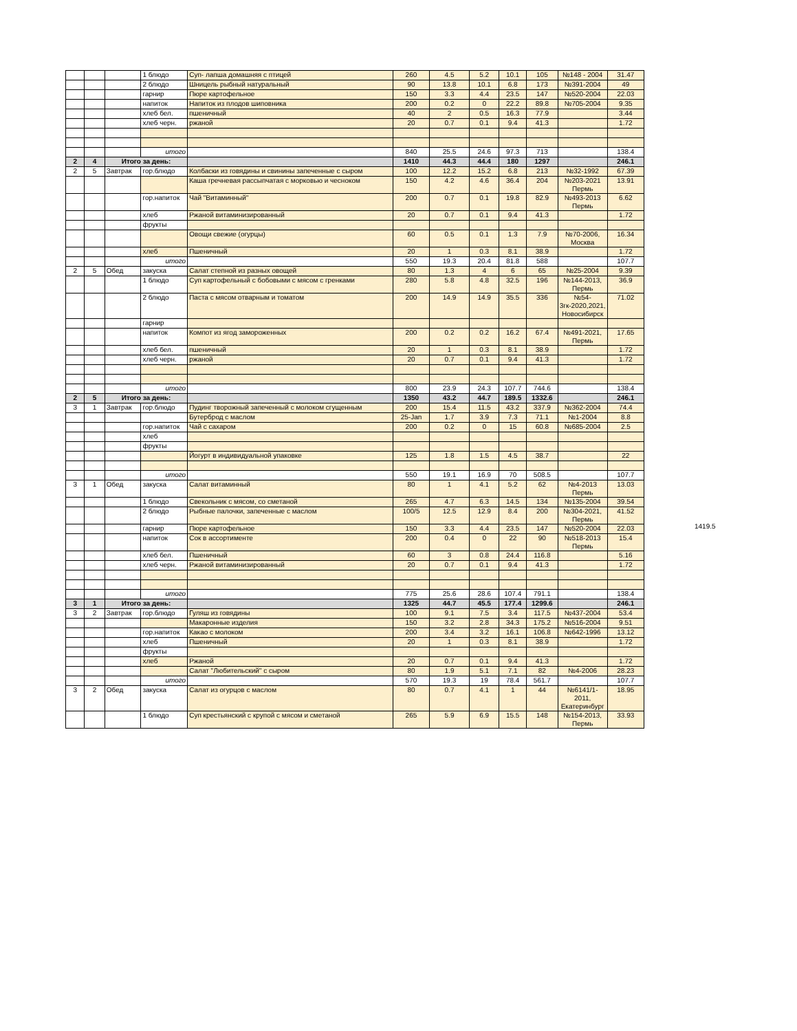| | | | 1 блюдо | Суп- лапша домашняя с птицей | 260 | 4.5 | 5.2 | 10.1 | 105 | №148 - 2004 | 31.47 |
| | | | 2 блюдо | Шницель рыбный натуральный | 90 | 13.8 | 10.1 | 6.8 | 173 | №391-2004 | 49 |
| | | | гарнир | Пюре картофельное | 150 | 3.3 | 4.4 | 23.5 | 147 | №520-2004 | 22.03 |
| | | | напиток | Напиток из плодов шиповника | 200 | 0.2 | 0 | 22.2 | 89.8 | №705-2004 | 9.35 |
| | | | хлеб бел. | пшеничный | 40 | 2 | 0.5 | 16.3 | 77.9 | | 3.44 |
| | | | хлеб черн. | ржаной | 20 | 0.7 | 0.1 | 9.4 | 41.3 | | 1.72 |
| | | | итого | | 840 | 25.5 | 24.6 | 97.3 | 713 | | 138.4 |
| 2 | 4 | Итого за день: | | | 1410 | 44.3 | 44.4 | 180 | 1297 | | 246.1 |
| 2 | 5 | Завтрак | гор.блюдо | Колбаски из говядины и свинины запеченные с сыром | 100 | 12.2 | 15.2 | 6.8 | 213 | №32-1992 | 67.39 |
| | | | | Каша гречневая рассыпчатая с морковью и чесноком | 150 | 4.2 | 4.6 | 36.4 | 204 | №203-2021 Пермь | 13.91 |
| | | | гор.напиток | Чай "Витаминный" | 200 | 0.7 | 0.1 | 19.8 | 82.9 | №493-2013 Пермь | 6.62 |
| | | | хлеб | Ржаной витаминизированный | 20 | 0.7 | 0.1 | 9.4 | 41.3 | | 1.72 |
| | | | фрукты | | | | | | | | |
| | | | | Овощи свежие (огурцы) | 60 | 0.5 | 0.1 | 1.3 | 7.9 | №70-2006, Москва | 16.34 |
| | | | хлеб | Пшеничный | 20 | 1 | 0.3 | 8.1 | 38.9 | | 1.72 |
| | | | итого | | 550 | 19.3 | 20.4 | 81.8 | 588 | | 107.7 |
| 2 | 5 | Обед | закуска | Салат степной из разных овощей | 80 | 1.3 | 4 | 6 | 65 | №25-2004 | 9.39 |
| | | | 1 блюдо | Суп картофельный с бобовыми с мясом с гренками | 280 | 5.8 | 4.8 | 32.5 | 196 | №144-2013, Пермь | 36.9 |
| | | | 2 блюдо | Паста с мясом отварным и томатом | 200 | 14.9 | 14.9 | 35.5 | 336 | №54-3гк-2020,2021, Новосибирск | 71.02 |
| | | | гарнир | | | | | | | | |
| | | | напиток | Компот из ягод замороженных | 200 | 0.2 | 0.2 | 16.2 | 67.4 | №491-2021, Пермь | 17.65 |
| | | | хлеб бел. | пшеничный | 20 | 1 | 0.3 | 8.1 | 38.9 | | 1.72 |
| | | | хлеб черн. | ржаной | 20 | 0.7 | 0.1 | 9.4 | 41.3 | | 1.72 |
| | | | итого | | 800 | 23.9 | 24.3 | 107.7 | 744.6 | | 138.4 |
| 2 | 5 | Итого за день: | | | 1350 | 43.2 | 44.7 | 189.5 | 1332.6 | | 246.1 |
| 3 | 1 | Завтрак | гор.блюдо | Пудинг творожный запеченный с молоком сгущенным | 200 | 15.4 | 11.5 | 43.2 | 337.9 | №362-2004 | 74.4 |
| | | | | Бутерброд с маслом | 25-Jan | 1.7 | 3.9 | 7.3 | 71.1 | №1-2004 | 8.8 |
| | | | гор.напиток | Чай с сахаром | 200 | 0.2 | 0 | 15 | 60.8 | №685-2004 | 2.5 |
| | | | хлеб | | | | | | | | |
| | | | фрукты | | | | | | | | |
| | | | | Йогурт в индивидуальной упаковке | 125 | 1.8 | 1.5 | 4.5 | 38.7 | | 22 |
| | | | итого | | 550 | 19.1 | 16.9 | 70 | 508.5 | | 107.7 |
| 3 | 1 | Обед | закуска | Салат витаминный | 80 | 1 | 4.1 | 5.2 | 62 | №4-2013 Пермь | 13.03 |
| | | | 1 блюдо | Свекольник с мясом, со сметаной | 265 | 4.7 | 6.3 | 14.5 | 134 | №135-2004 | 39.54 |
| | | | 2 блюдо | Рыбные палочки, запеченные с маслом | 100/5 | 12.5 | 12.9 | 8.4 | 200 | №304-2021, Пермь | 41.52 |
| | | | гарнир | Пюре картофельное | 150 | 3.3 | 4.4 | 23.5 | 147 | №520-2004 | 22.03 |
| | | | напиток | Сок в ассортименте | 200 | 0.4 | 0 | 22 | 90 | №518-2013 Пермь | 15.4 |
| | | | хлеб бел. | Пшеничный | 60 | 3 | 0.8 | 24.4 | 116.8 | | 5.16 |
| | | | хлеб черн. | Ржаной витаминизированный | 20 | 0.7 | 0.1 | 9.4 | 41.3 | | 1.72 |
| | | | итого | | 775 | 25.6 | 28.6 | 107.4 | 791.1 | | 138.4 |
| 3 | 1 | Итого за день: | | | 1325 | 44.7 | 45.5 | 177.4 | 1299.6 | | 246.1 |
| 3 | 2 | Завтрак | гор.блюдо | Гуляш из говядины | 100 | 9.1 | 7.5 | 3.4 | 117.5 | №437-2004 | 53.4 |
| | | | | Макаронные изделия | 150 | 3.2 | 2.8 | 34.3 | 175.2 | №516-2004 | 9.51 |
| | | | гор.напиток | Какао с молоком | 200 | 3.4 | 3.2 | 16.1 | 106.8 | №642-1996 | 13.12 |
| | | | хлеб | Пшеничный | 20 | 1 | 0.3 | 8.1 | 38.9 | | 1.72 |
| | | | фрукты | | | | | | | | |
| | | | хлеб | Ржаной | 20 | 0.7 | 0.1 | 9.4 | 41.3 | | 1.72 |
| | | | | Салат "Любительский" с сыром | 80 | 1.9 | 5.1 | 7.1 | 82 | №4-2006 | 28.23 |
| | | | итого | | 570 | 19.3 | 19 | 78.4 | 561.7 | | 107.7 |
| 3 | 2 | Обед | закуска | Салат из огурцов с маслом | 80 | 0.7 | 4.1 | 1 | 44 | №6141/1-2011, Екатеринбург | 18.95 |
| | | | 1 блюдо | Суп крестьянский с крупой с мясом и сметаной | 265 | 5.9 | 6.9 | 15.5 | 148 | №154-2013, Пермь | 33.93 |
1419.5